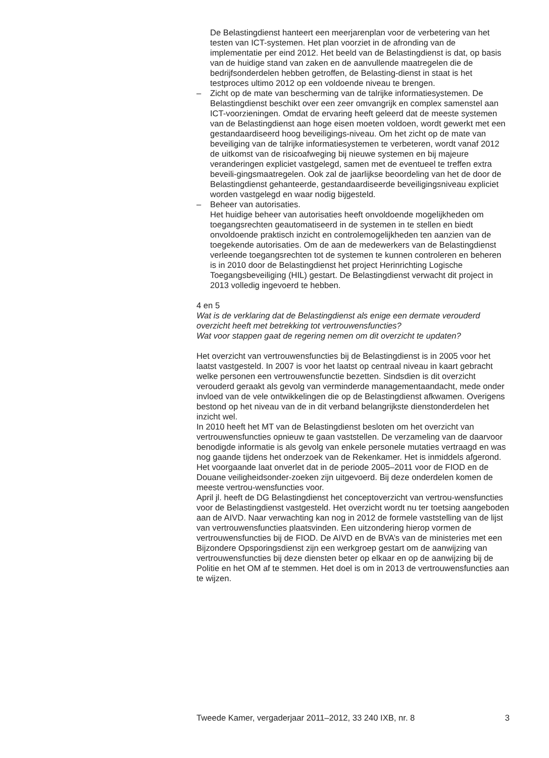De Belastingdienst hanteert een meerjarenplan voor de verbetering van het testen van ICT-systemen. Het plan voorziet in de afronding van de implementatie per eind 2012. Het beeld van de Belastingdienst is dat, op basis van de huidige stand van zaken en de aanvullende maatregelen die de bedrijfsonderdelen hebben getroffen, de Belasting-dienst in staat is het testproces ultimo 2012 op een voldoende niveau te brengen.
– Zicht op de mate van bescherming van de talrijke informatiesystemen. De Belastingdienst beschikt over een zeer omvangrijk en complex samenstel aan ICT-voorzieningen. Omdat de ervaring heeft geleerd dat de meeste systemen van de Belastingdienst aan hoge eisen moeten voldoen, wordt gewerkt met een gestandaardiseerd hoog beveiligings-niveau. Om het zicht op de mate van beveiliging van de talrijke informatiesystemen te verbeteren, wordt vanaf 2012 de uitkomst van de risicoafweging bij nieuwe systemen en bij majeure veranderingen expliciet vastgelegd, samen met de eventueel te treffen extra beveili-gingsmaatregelen. Ook zal de jaarlijkse beoordeling van het de door de Belastingdienst gehanteerde, gestandaardiseerde beveiligingsniveau expliciet worden vastgelegd en waar nodig bijgesteld.
– Beheer van autorisaties.
Het huidige beheer van autorisaties heeft onvoldoende mogelijkheden om toegangsrechten geautomatiseerd in de systemen in te stellen en biedt onvoldoende praktisch inzicht en controlemogelijkheden ten aanzien van de toegekende autorisaties. Om de aan de medewerkers van de Belastingdienst verleende toegangsrechten tot de systemen te kunnen controleren en beheren is in 2010 door de Belastingdienst het project Herinrichting Logische Toegangsbeveiliging (HIL) gestart. De Belastingdienst verwacht dit project in 2013 volledig ingevoerd te hebben.
4 en 5
Wat is de verklaring dat de Belastingdienst als enige een dermate verouderd overzicht heeft met betrekking tot vertrouwensfuncties?
Wat voor stappen gaat de regering nemen om dit overzicht te updaten?
Het overzicht van vertrouwensfuncties bij de Belastingdienst is in 2005 voor het laatst vastgesteld. In 2007 is voor het laatst op centraal niveau in kaart gebracht welke personen een vertrouwensfunctie bezetten. Sindsdien is dit overzicht verouderd geraakt als gevolg van verminderde managementaandacht, mede onder invloed van de vele ontwikkelingen die op de Belastingdienst afkwamen. Overigens bestond op het niveau van de in dit verband belangrijkste dienstonderdelen het inzicht wel.
In 2010 heeft het MT van de Belastingdienst besloten om het overzicht van vertrouwensfuncties opnieuw te gaan vaststellen. De verzameling van de daarvoor benodigde informatie is als gevolg van enkele personele mutaties vertraagd en was nog gaande tijdens het onderzoek van de Rekenkamer. Het is inmiddels afgerond. Het voorgaande laat onverlet dat in de periode 2005–2011 voor de FIOD en de Douane veiligheidsonder-zoeken zijn uitgevoerd. Bij deze onderdelen komen de meeste vertrou-wensfuncties voor.
April jl. heeft de DG Belastingdienst het conceptoverzicht van vertrou-wensfuncties voor de Belastingdienst vastgesteld. Het overzicht wordt nu ter toetsing aangeboden aan de AIVD. Naar verwachting kan nog in 2012 de formele vaststelling van de lijst van vertrouwensfuncties plaatsvinden. Een uitzondering hierop vormen de vertrouwensfuncties bij de FIOD. De AIVD en de BVA’s van de ministeries met een Bijzondere Opsporingsdienst zijn een werkgroep gestart om de aanwijzing van vertrouwensfuncties bij deze diensten beter op elkaar en op de aanwijzing bij de Politie en het OM af te stemmen. Het doel is om in 2013 de vertrouwensfuncties aan te wijzen.
Tweede Kamer, vergaderjaar 2011–2012, 33 240 IXB, nr. 8 3